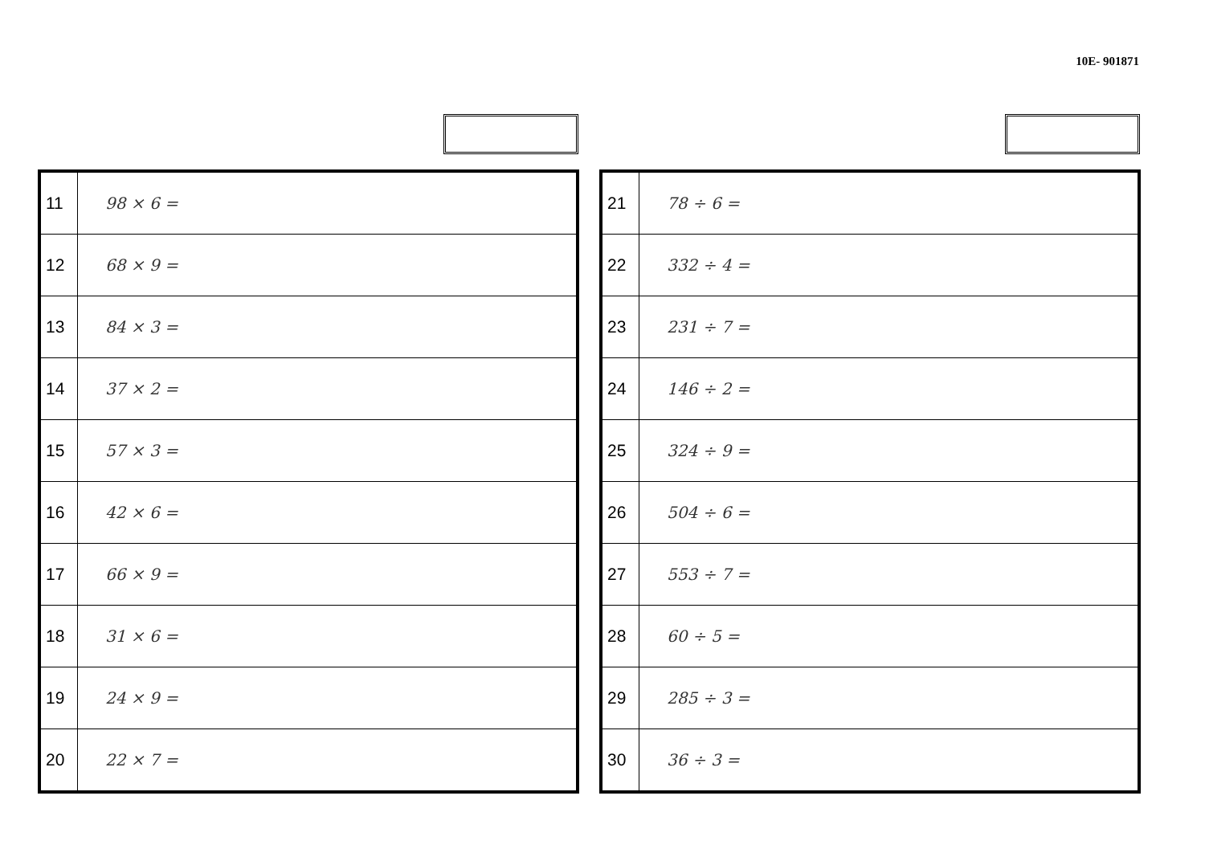10E- 901871
| 11 | 98 × 6 = |
| 12 | 68 × 9 = |
| 13 | 84 × 3 = |
| 14 | 37 × 2 = |
| 15 | 57 × 3 = |
| 16 | 42 × 6 = |
| 17 | 66 × 9 = |
| 18 | 31 × 6 = |
| 19 | 24 × 9 = |
| 20 | 22 × 7 = |
| 21 | 78 ÷ 6 = |
| 22 | 332 ÷ 4 = |
| 23 | 231 ÷ 7 = |
| 24 | 146 ÷ 2 = |
| 25 | 324 ÷ 9 = |
| 26 | 504 ÷ 6 = |
| 27 | 553 ÷ 7 = |
| 28 | 60 ÷ 5 = |
| 29 | 285 ÷ 3 = |
| 30 | 36 ÷ 3 = |